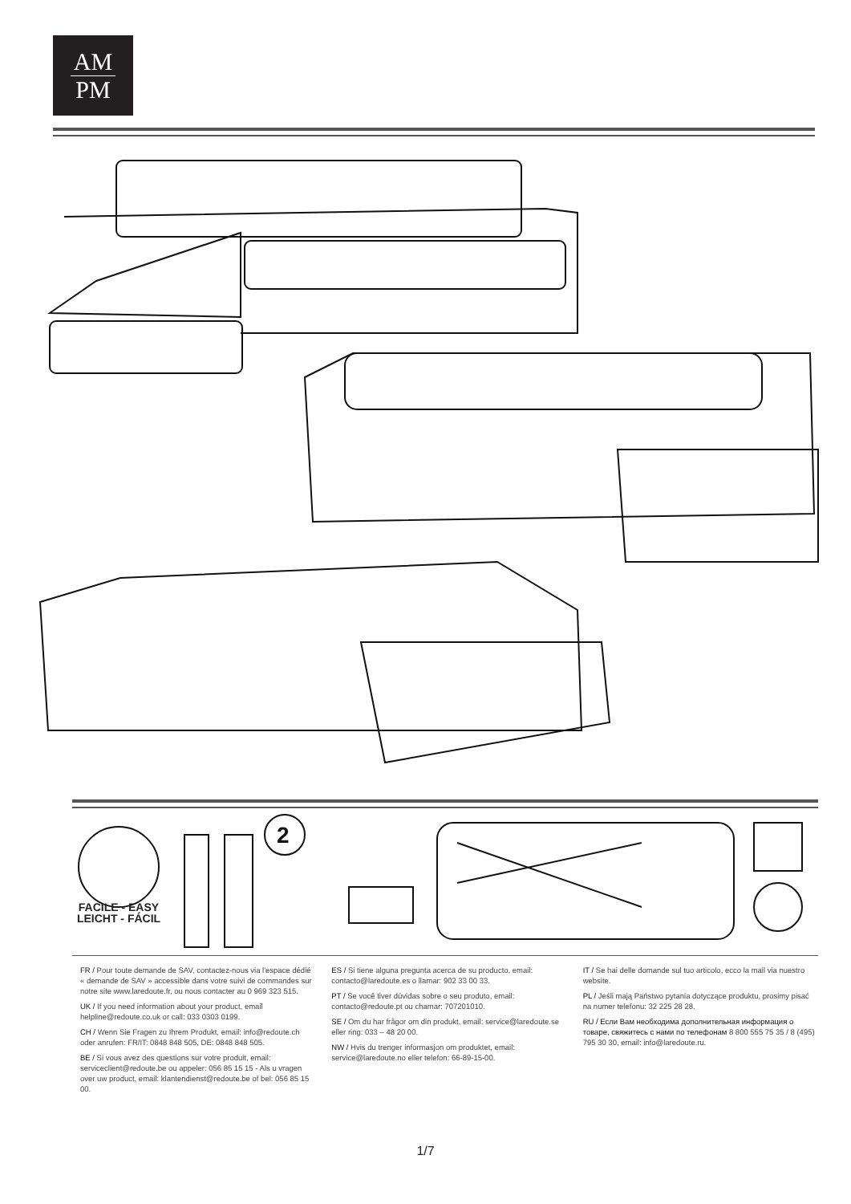AM
PM
2
FACILE - EASY
LEICHT - FÁCIL
FR / Pour toute demande de SAV, contactez-nous via l'espace dédié « demande de SAV » accessible dans votre suivi de commandes sur notre site www.laredoute.fr, ou nous contacter au 0 969 323 515.
UK / If you need information about your product, email helpline@redoute.co.uk or call: 033 0303 0199.
CH / Wenn Sie Fragen zu Ihrem Produkt, email: info@redoute.ch oder anrufen: FR/IT: 0848 848 505, DE: 0848 848 505.
BE / Si vous avez des questions sur votre produit, email: serviceclient@redoute.be ou appeler: 056 85 15 15 - Als u vragen over uw product, email: klantendienst@redoute.be of bel: 056 85 15 00.
ES / Si tiene alguna pregunta acerca de su producto, email: contacto@laredoute.es o llamar: 902 33 00 33.
PT / Se você tiver dúvidas sobre o seu produto, email: contacto@redoute.pt ou chamar: 707201010.
SE / Om du har frågor om din produkt, email: service@laredoute.se eller ring: 033 – 48 20 00.
NW / Hvis du trenger informasjon om produktet, email: service@laredoute.no eller telefon: 66-89-15-00.
IT / Se hai delle domande sul tuo articolo, ecco la mail via nuestro website.
PL / Jeśli mają Państwo pytania dotyczące produktu, prosimy pisać na numer telefonu: 32 225 28 28.
RU / Если Вам необходима дополнительная информация о товаре, свяжитесь с нами по телефонам 8 800 555 75 35 / 8 (495) 795 30 30, email: info@laredoute.ru.
1/7